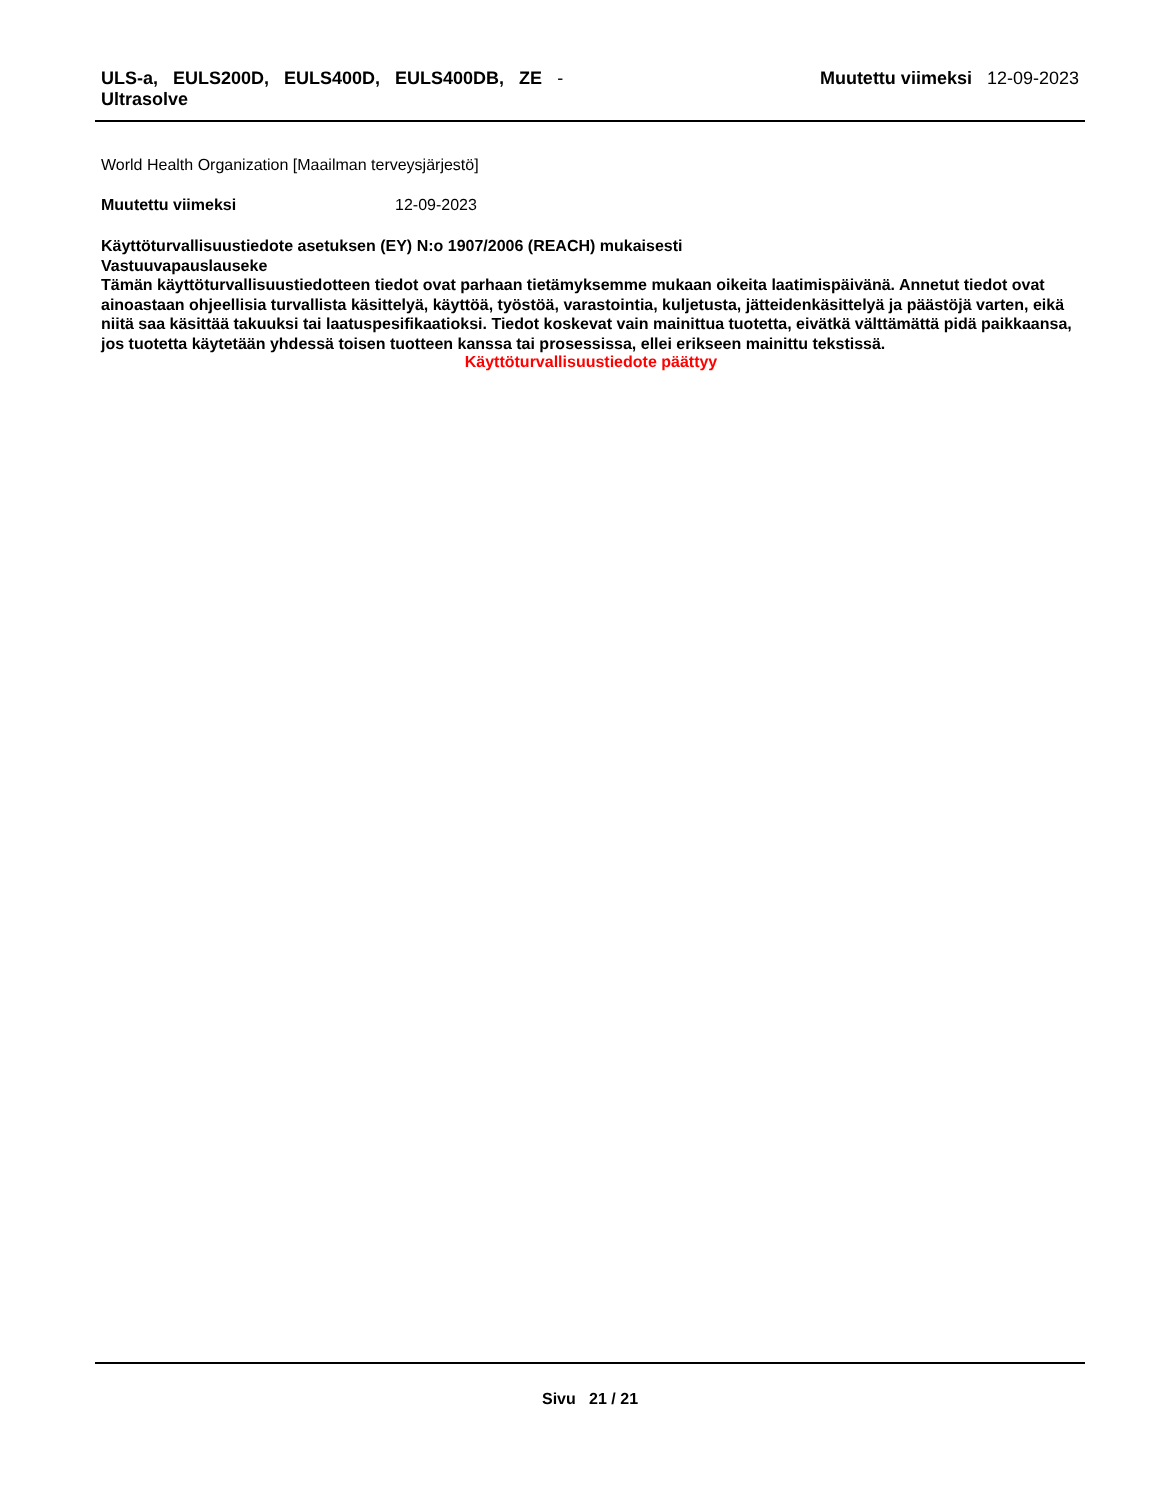ULS-a, EULS200D, EULS400D, EULS400DB, ZE -
Ultrasolve
Muutettu viimeksi 12-09-2023
World Health Organization [Maailman terveysjärjestö]
Muutettu viimeksi 12-09-2023
Käyttöturvallisuustiedote asetuksen (EY) N:o 1907/2006 (REACH) mukaisesti
Vastuuvapauslauseke
Tämän käyttöturvallisuustiedotteen tiedot ovat parhaan tietämyksemme mukaan oikeita laatimispäivänä. Annetut tiedot ovat ainoastaan ohjeellisia turvallista käsittelyä, käyttöä, työstöä, varastointia, kuljetusta, jätteidenkäsittelyä ja päästöjä varten, eikä niitä saa käsittää takuuksi tai laatuspesifikaatioksi. Tiedot koskevat vain mainittua tuotetta, eivätkä välttämättä pidä paikkaansa, jos tuotetta käytetään yhdessä toisen tuotteen kanssa tai prosessissa, ellei erikseen mainittu tekstissä.
Käyttöturvallisuustiedote päättyy
Sivu 21 / 21